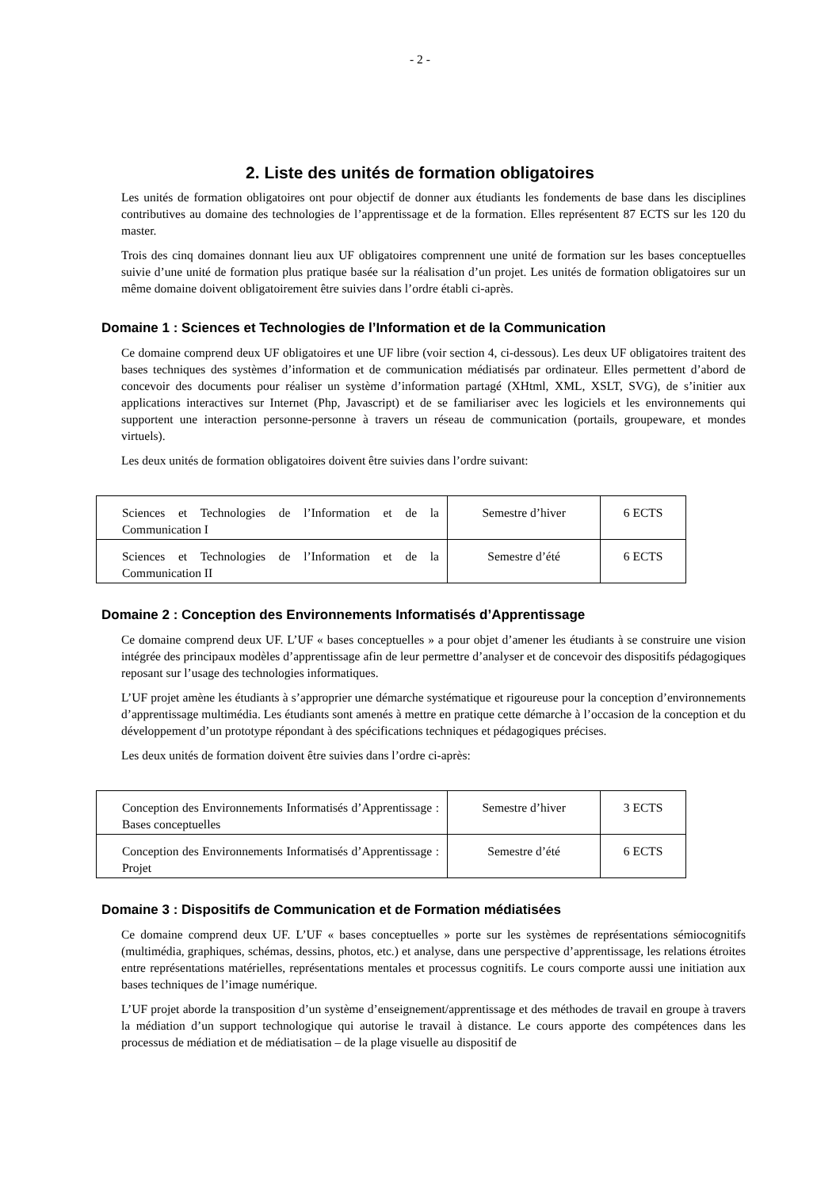- 2 -
2. Liste des unités de formation obligatoires
Les unités de formation obligatoires ont pour objectif de donner aux étudiants les fondements de base dans les disciplines contributives au domaine des technologies de l’apprentissage et de la formation. Elles représentent 87 ECTS sur les 120 du master.
Trois des cinq domaines donnant lieu aux UF obligatoires comprennent une unité de formation sur les bases conceptuelles suivie d’une unité de formation plus pratique basée sur la réalisation d’un projet. Les unités de formation obligatoires sur un même domaine doivent obligatoirement être suivies dans l’ordre établi ci-après.
Domaine 1 : Sciences et Technologies de l’Information et de la Communication
Ce domaine comprend deux UF obligatoires et une UF libre (voir section 4, ci-dessous). Les deux UF obligatoires traitent des bases techniques des systèmes d’information et de communication médiatisés par ordinateur. Elles permettent d’abord de concevoir des documents pour réaliser un système d’information partagé (XHtml, XML, XSLT, SVG), de s’initier aux applications interactives sur Internet (Php, Javascript) et de se familiariser avec les logiciels et les environnements qui supportent une interaction personne-personne à travers un réseau de communication (portails, groupeware, et mondes virtuels).
Les deux unités de formation obligatoires doivent être suivies dans l’ordre suivant:
| Sciences et Technologies de l’Information et de la Communication I | Semestre d’hiver | 6 ECTS |
| Sciences et Technologies de l’Information et de la Communication II | Semestre d’été | 6 ECTS |
Domaine 2 : Conception des Environnements Informatisés d’Apprentissage
Ce domaine comprend deux UF. L’UF « bases conceptuelles » a pour objet d’amener les étudiants à se construire une vision intégrée des principaux modèles d’apprentissage afin de leur permettre d’analyser et de concevoir des dispositifs pédagogiques reposant sur l’usage des technologies informatiques.
L’UF projet amène les étudiants à s’approprier une démarche systématique et rigoureuse pour la conception d’environnements d’apprentissage multimédia. Les étudiants sont amenés à mettre en pratique cette démarche à l’occasion de la conception et du développement d’un prototype répondant à des spécifications techniques et pédagogiques précises.
Les deux unités de formation doivent être suivies dans l’ordre ci-après:
| Conception des Environnements Informatisés d’Apprentissage : Bases conceptuelles | Semestre d’hiver | 3 ECTS |
| Conception des Environnements Informatisés d’Apprentissage : Projet | Semestre d’été | 6 ECTS |
Domaine 3 : Dispositifs de Communication et de Formation médiatisées
Ce domaine comprend deux UF. L’UF « bases conceptuelles » porte sur les systèmes de représentations sémiocognitifs (multimédia, graphiques, schémas, dessins, photos, etc.) et analyse, dans une perspective d’apprentissage, les relations étroites entre représentations matérielles, représentations mentales et processus cognitifs. Le cours comporte aussi une initiation aux bases techniques de l’image numérique.
L’UF projet aborde la transposition d’un système d’enseignement/apprentissage et des méthodes de travail en groupe à travers la médiation d’un support technologique qui autorise le travail à distance. Le cours apporte des compétences dans les processus de médiation et de médiatisation – de la plage visuelle au dispositif de